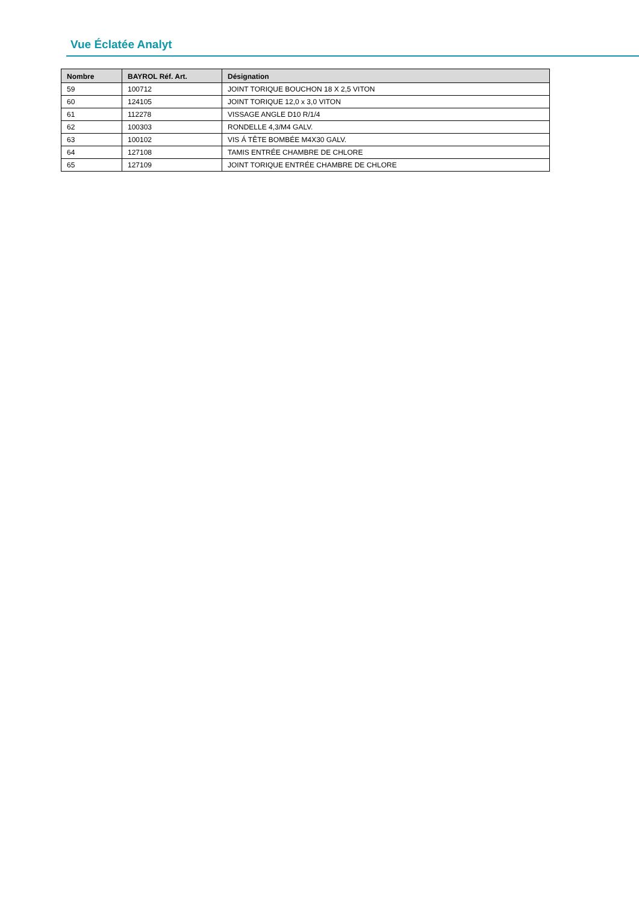Vue Éclatée Analyt
| Nombre | BAYROL Réf. Art. | Désignation |
| --- | --- | --- |
| 59 | 100712 | JOINT TORIQUE BOUCHON 18 X 2,5 VITON |
| 60 | 124105 | JOINT TORIQUE 12,0 x 3,0 VITON |
| 61 | 112278 | VISSAGE ANGLE D10 R/1/4 |
| 62 | 100303 | RONDELLE 4,3/M4 GALV. |
| 63 | 100102 | VIS Á TÊTE BOMBÉE M4X30 GALV. |
| 64 | 127108 | TAMIS ENTRÉE CHAMBRE DE CHLORE |
| 65 | 127109 | JOINT TORIQUE ENTRÉE CHAMBRE DE CHLORE |